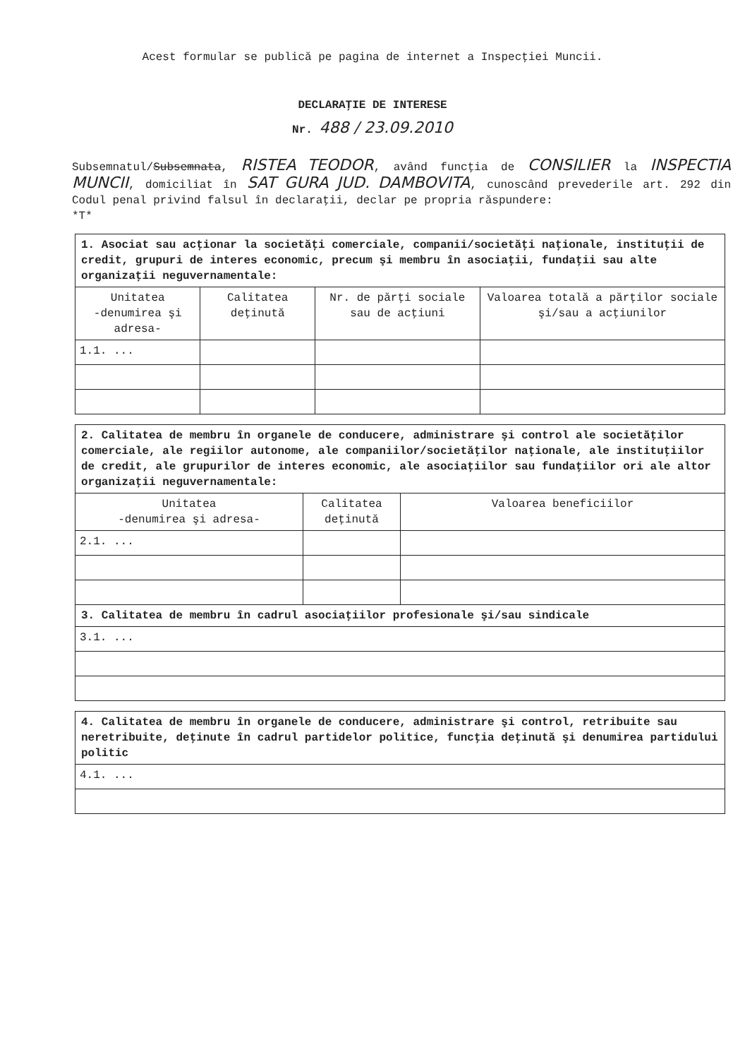Acest formular se publică pe pagina de internet a Inspecţiei Muncii.
DECLARAŢIE DE INTERESE
Nr. 488 / 23.09.2010
Subsemnatul/Subsemnata, RISTEA TEODOR, având funcţia de CONSILIER la INSPECTIA MUNCII, domiciliat în SAT GURA JUD. DAMBOVITA, cunoscând prevederile art. 292 din Codul penal privind falsul în declaraţii, declar pe propria răspundere:
*T*
| 1. Asociat sau acţionar la societăţi comerciale, companii/societăţi naţionale, instituţii de credit, grupuri de interes economic, precum şi membru în asociaţii, fundaţii sau alte organizaţii neguvernamentale: | | | |
| Unitatea -denumirea şi adresa- | Calitatea deţinută | Nr. de părţi sociale sau de acţiuni | Valoarea totală a părţilor sociale şi/sau a acţiunilor |
| 1.1. ... | | | |
| 2. Calitatea de membru în organele de conducere, administrare şi control ale societăţilor comerciale, ale regiilor autonome, ale companiilor/societăţilor naţionale, ale instituţiilor de credit, ale grupurilor de interes economic, ale asociaţiilor sau fundaţiilor ori ale altor organizaţii neguvernamentale: | | |
| Unitatea -denumirea şi adresa- | Calitatea deţinută | Valoarea beneficiilor |
| 2.1. ... | | |
| 3. Calitatea de membru în cadrul asociaţiilor profesionale şi/sau sindicale | | |
| 3.1. ... | | |
| 4. Calitatea de membru în organele de conducere, administrare şi control, retribuite sau neretribuite, deţinute în cadrul partidelor politice, funcţia deţinută şi denumirea partidului politic |
| 4.1. ... |